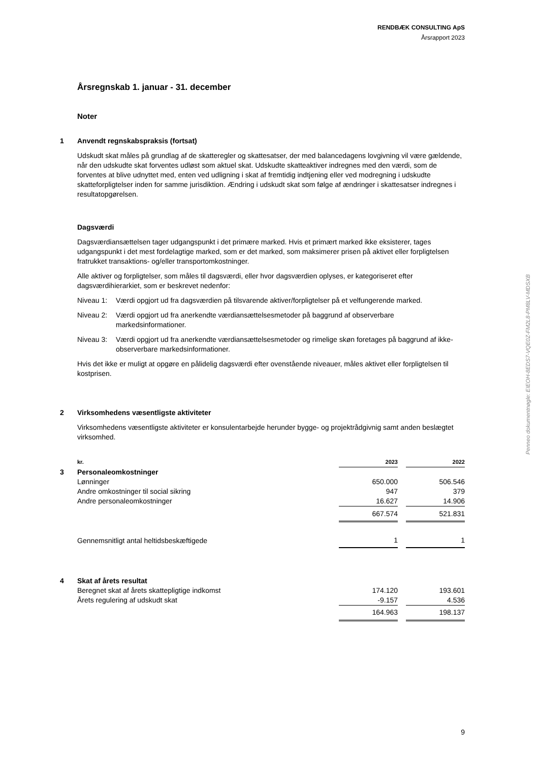RENDBÆK CONSULTING ApS
Årsrapport 2023
Årsregnskab 1. januar - 31. december
Noter
1 Anvendt regnskabspraksis (fortsat)
Udskudt skat måles på grundlag af de skatteregler og skattesatser, der med balancedagens lovgivning vil være gældende, når den udskudte skat forventes udløst som aktuel skat. Udskudte skatteaktiver indregnes med den værdi, som de forventes at blive udnyttet med, enten ved udligning i skat af fremtidig indtjening eller ved modregning i udskudte skatteforpligtelser inden for samme jurisdiktion. Ændring i udskudt skat som følge af ændringer i skattesatser indregnes i resultatopgørelsen.
Dagsværdi
Dagsværdiansættelsen tager udgangspunkt i det primære marked. Hvis et primært marked ikke eksisterer, tages udgangspunkt i det mest fordelagtige marked, som er det marked, som maksimerer prisen på aktivet eller forpligtelsen fratrukket transaktions- og/eller transportomkostninger.
Alle aktiver og forpligtelser, som måles til dagsværdi, eller hvor dagsværdien oplyses, er kategoriseret efter dagsværdihierarkiet, som er beskrevet nedenfor:
Niveau 1: Værdi opgjort ud fra dagsværdien på tilsvarende aktiver/forpligtelser på et velfungerende marked.
Niveau 2: Værdi opgjort ud fra anerkendte værdiansættelsesmetoder på baggrund af observerbare markedsinformationer.
Niveau 3: Værdi opgjort ud fra anerkendte værdiansættelsesmetoder og rimelige skøn foretages på baggrund af ikke-observerbare markedsinformationer.
Hvis det ikke er muligt at opgøre en pålidelig dagsværdi efter ovenstående niveauer, måles aktivet eller forpligtelsen til kostprisen.
2 Virksomhedens væsentligste aktiviteter
Virksomhedens væsentligste aktiviteter er konsulentarbejde herunder bygge- og projektrådgivnig samt anden beslægtet virksomhed.
| | kr. | 2023 | | 2022 |
| 3 | Personaleomkostninger | | | |
| | Lønninger | 650.000 | | 506.546 |
| | Andre omkostninger til social sikring | 947 | | 379 |
| | Andre personaleomkostninger | 16.627 | | 14.906 |
| | | 667.574 | | 521.831 |
| | Gennemsnitligt antal heltidsbeskæftigede | 1 | | 1 |
| 4 | Skat af årets resultat | | | |
| | Beregnet skat af årets skattepligtige indkomst | 174.120 | | 193.601 |
| | Årets regulering af udskudt skat | -9.157 | | 4.536 |
| | | 164.963 | | 198.137 |
Penneo dokumentnøgle: EIEOH-8EDS7-VQE0Z-FM2L8-PM8LV-MDSXB
9